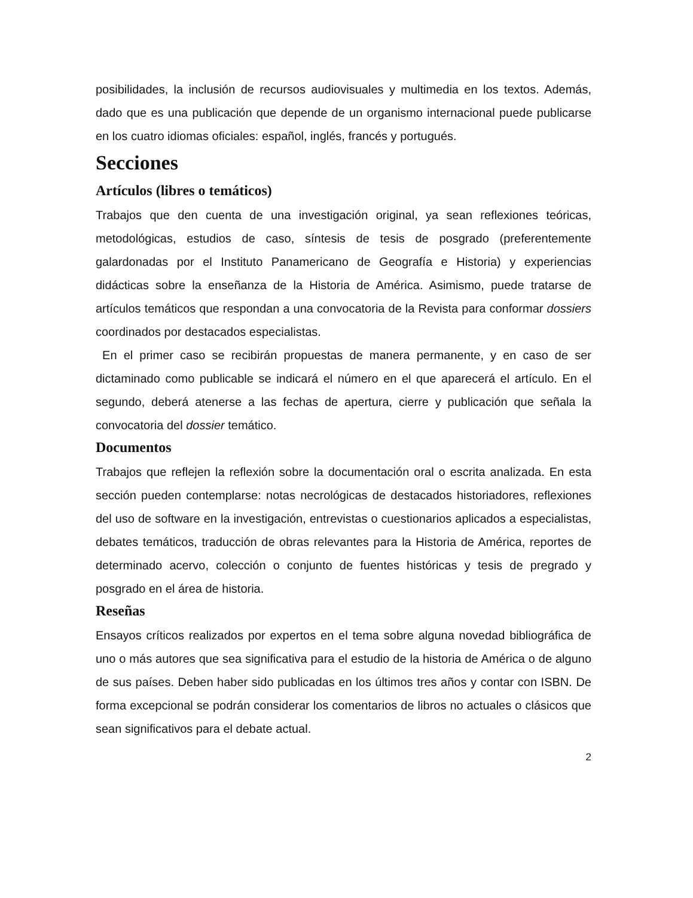posibilidades, la inclusión de recursos audiovisuales y multimedia en los textos. Además, dado que es una publicación que depende de un organismo internacional puede publicarse en los cuatro idiomas oficiales: español, inglés, francés y portugués.
Secciones
Artículos (libres o temáticos)
Trabajos que den cuenta de una investigación original, ya sean reflexiones teóricas, metodológicas, estudios de caso, síntesis de tesis de posgrado (preferentemente galardonadas por el Instituto Panamericano de Geografía e Historia) y experiencias didácticas sobre la enseñanza de la Historia de América. Asimismo, puede tratarse de artículos temáticos que respondan a una convocatoria de la Revista para conformar dossiers coordinados por destacados especialistas.
En el primer caso se recibirán propuestas de manera permanente, y en caso de ser dictaminado como publicable se indicará el número en el que aparecerá el artículo. En el segundo, deberá atenerse a las fechas de apertura, cierre y publicación que señala la convocatoria del dossier temático.
Documentos
Trabajos que reflejen la reflexión sobre la documentación oral o escrita analizada. En esta sección pueden contemplarse: notas necrológicas de destacados historiadores, reflexiones del uso de software en la investigación, entrevistas o cuestionarios aplicados a especialistas, debates temáticos, traducción de obras relevantes para la Historia de América, reportes de determinado acervo, colección o conjunto de fuentes históricas y tesis de pregrado y posgrado en el área de historia.
Reseñas
Ensayos críticos realizados por expertos en el tema sobre alguna novedad bibliográfica de uno o más autores que sea significativa para el estudio de la historia de América o de alguno de sus países. Deben haber sido publicadas en los últimos tres años y contar con ISBN. De forma excepcional se podrán considerar los comentarios de libros no actuales o clásicos que sean significativos para el debate actual.
2